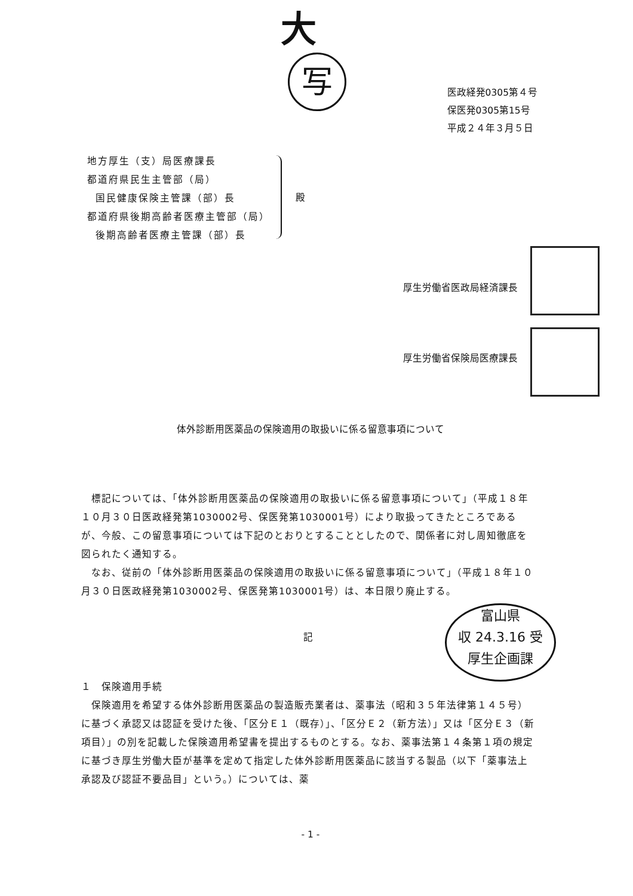大
写
医政経発0305第４号
保医発0305第15号
平成２４年３月５日
地方厚生（支）局医療課長
都道府県民生主管部（局）
国民健康保険主管課（部）長
都道府県後期高齢者医療主管部（局）
後期高齢者医療主管課（部）長
殿
厚生労働省医政局経済課長
厚生労働省保険局医療課長
体外診断用医薬品の保険適用の取扱いに係る留意事項について
　標記については、「体外診断用医薬品の保険適用の取扱いに係る留意事項について」（平成１８年１０月３０日医政経発第1030002号、保医発第1030001号）により取扱ってきたところであるが、今般、この留意事項については下記のとおりとすることとしたので、関係者に対し周知徹底を図られたく通知する。
　なお、従前の「体外診断用医薬品の保険適用の取扱いに係る留意事項について」（平成１８年１０月３０日医政経発第1030002号、保医発第1030001号）は、本日限り廃止する。
記
１　保険適用手続
　保険適用を希望する体外診断用医薬品の製造販売業者は、薬事法（昭和３５年法律第１４５号）に基づく承認又は認証を受けた後、「区分Ｅ１（既存）」、「区分Ｅ２（新方法）」又は「区分Ｅ３（新項目）」の別を記載した保険適用希望書を提出するものとする。なお、薬事法第１４条第１項の規定に基づき厚生労働大臣が基準を定めて指定した体外診断用医薬品に該当する製品（以下「薬事法上承認及び認証不要品目」という。）については、薬
富山県
収 24.3.16 受
厚生企画課
- 1 -